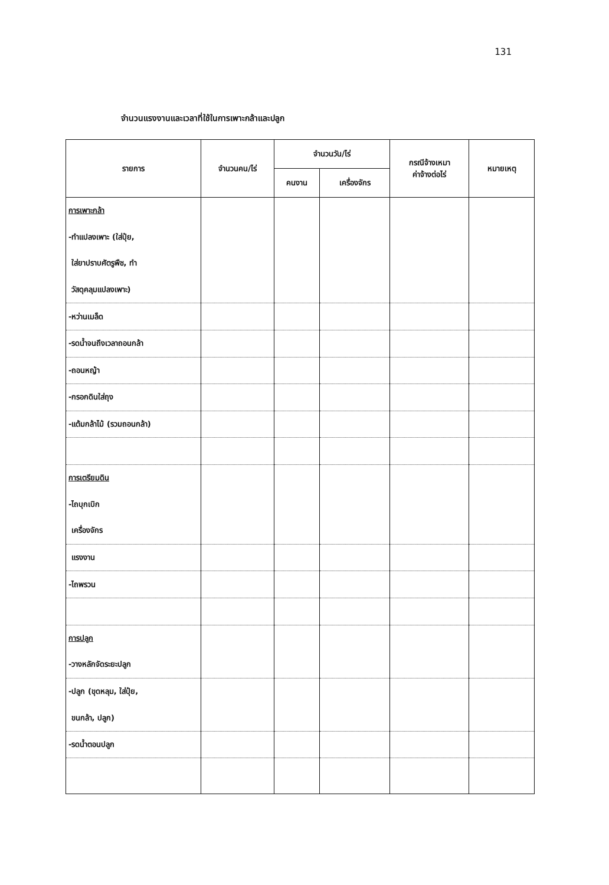131
จำนวนแรงงานและเวลาที่ใช้ในการเพาะกล้าและปลูก
| รายการ | จำนวนคน/ไร่ | จำนวนวัน/ไร่ | | กรณีจ้างเหมา ค่าจ้างต่อไร่ | หมายเหตุ |
| --- | --- | --- | --- | --- | --- |
| | | คนงาน | เครื่องจักร | | |
| การเพาะกล้า | | | | | |
| -ทำแปลงเพาะ (ใส่ปุ๋ย, | | | | | |
| ใส่ยาปราบศัตรูพืช, ทำ | | | | | |
| วัสดุคลุมแปลงเพาะ) | | | | | |
| -หว่านเมล็ด | | | | | |
| -รดน้ำจนถึงเวลาถอนกล้า | | | | | |
| -ถอนหญ้า | | | | | |
| -กรอกดินใส่ถุง | | | | | |
| -แต้มกล้าไม้ (รวมถอนกล้า) | | | | | |
| การเตรียมดิน | | | | | |
| -ไถบุกเบิก | | | | | |
| เครื่องจักร | | | | | |
| แรงงาน | | | | | |
| -ไถพรวน | | | | | |
| การปลูก | | | | | |
| -วางหลักจัดระยะปลูก | | | | | |
| -ปลูก (ขุดหลุม, ใส่ปุ๋ย, | | | | | |
| ขนกล้า, ปลูก) | | | | | |
| -รดน้ำตอนปลูก | | | | | |